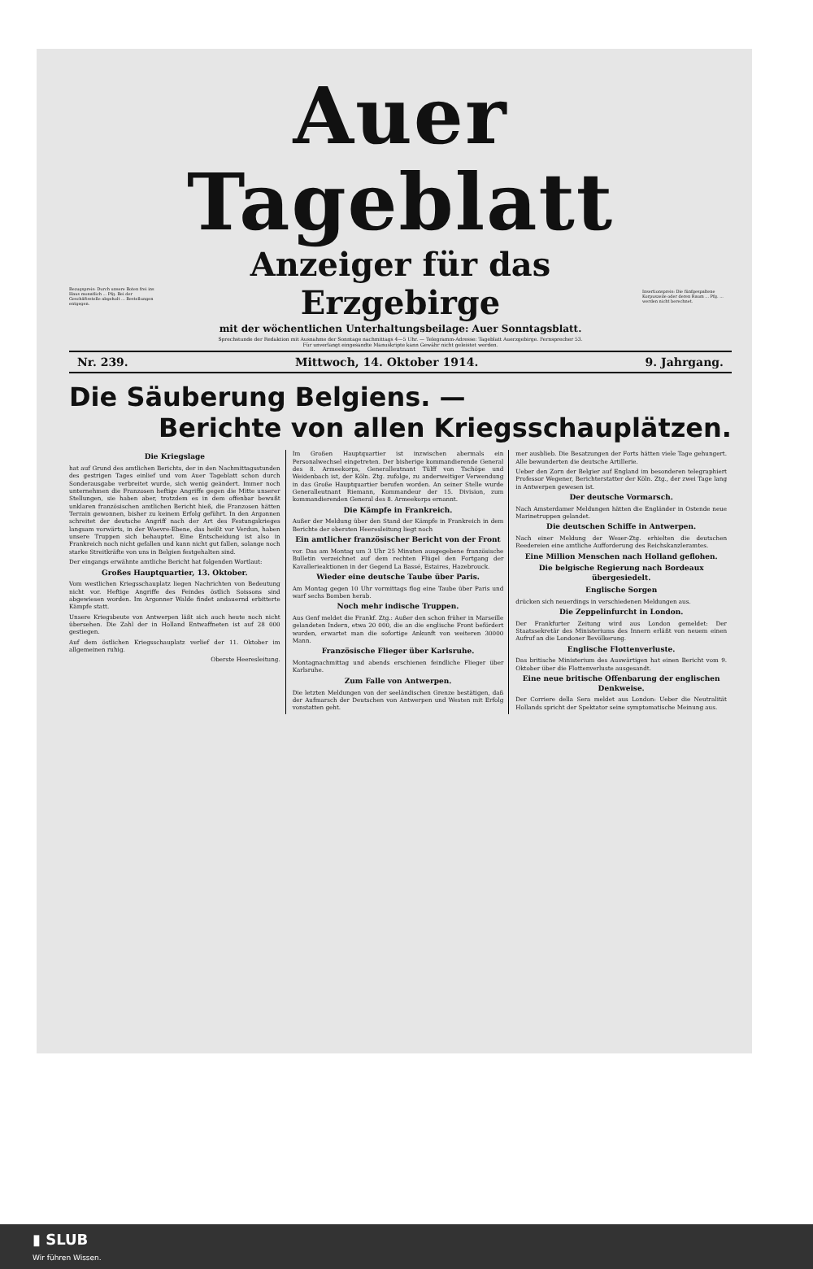Auer Tageblatt
Bezugspreis: Durch unsere Boten frei ins Haus monatlich ... Pfg. Bei der Geschäftsstelle abgeholt ... Bestellungen entgegen.
Anzeiger für das Erzgebirge
mit der wöchentlichen Unterhaltungsbeilage: Auer Sonntagsblatt.
Sprechstunde der Redaktion mit Ausnahme der Sonntage nachmittags 4—5 Uhr. — Telegramm-Adresse: Tageblatt Auerzgebirge. Fernsprecher 53.
Für unverlangt eingesandte Manuskripte kann Gewähr nicht geleistet werden.
Insertionspreis: Die fünfgespaltene Korpuszeile oder deren Raum ... Pfg. ... werden nicht berechnet.
Nr. 239. Mittwoch, 14. Oktober 1914. 9. Jahrgang.
Die Säuberung Belgiens. —
Berichte von allen Kriegsschauplätzen.
Die Kriegslage
hat auf Grund des amtlichen Berichts, der in den Nachmittagsstunden des gestrigen Tages einlief und vom Auer Tageblatt schon durch Sonderausgabe verbreitet wurde, sich wenig geändert. Immer noch unternehmen die Franzosen heftige Angriffe gegen die Mitte unserer Stellungen, sie haben aber, trotzdem es in dem offenbar bewußt unklaren französischen amtlichen Bericht hieß, die Franzosen hätten Terrain gewonnen, bisher zu keinem Erfolg geführt. In den Argonnen schreitet der deutsche Angriff nach der Art des Festungskrieges langsam vorwärts, in der Woevre-Ebene, das heißt vor Verdun, haben unsere Truppen sich behauptet. Eine Entscheidung ist also in Frankreich noch nicht gefallen und kann nicht gut fallen, solange noch starke Streitkräfte von uns in Belgien festgehalten sind.
Der eingangs erwähnte amtliche Bericht hat folgenden Wortlaut:
Großes Hauptquartier, 13. Oktober.
Vom westlichen Kriegsschauplatz liegen Nachrichten von Bedeutung nicht vor. Heftige Angriffe des Feindes östlich Soissons sind abgewiesen worden. Im Argonner Walde findet andauernd erbitterte Kämpfe statt.
Unsere Kriegsbeute von Antwerpen läßt sich auch heute noch nicht übersehen. Die Zahl der in Holland Entwaffneten ist auf 28 000 gestiegen.
Auf dem östlichen Kriegsschauplatz verlief der 11. Oktober im allgemeinen ruhig.
Oberste Heeresleitung.
Im Großen Hauptquartier ist inzwischen abermals ein Personalwechsel eingetreten. Der bisherige kommandierende General des 8. Armeekorps, Generalleutnant Tülff von Tschöpe und Weidenbach ist, der Köln. Ztg. zufolge, zu anderweitiger Verwendung in das Große Hauptquartier berufen worden. An seiner Stelle wurde Generalleutnant Riemann, Kommandeur der 15. Division, zum kommandierenden General des 8. Armeekorps ernannt.
Die Kämpfe in Frankreich.
Außer der Meldung über den Stand der Kämpfe in Frankreich in dem Berichte der obersten Heeresleitung liegt noch
Ein amtlicher französischer Bericht von der Front
vor. Das am Montag um 3 Uhr 25 Minuten ausgegebene französische Bulletin verzeichnet auf dem rechten Flügel den Fortgang der Kavallerieaktionen in der Gegend La Bassé, Estaires, Hazebrouck.
Wieder eine deutsche Taube über Paris.
Am Montag gegen 10 Uhr vormittags flog eine Taube über Paris und warf sechs Bomben herab.
Noch mehr indische Truppen.
Aus Genf meldet die Frankf. Ztg.: Außer den schon früher in Marseille gelandeten Indern, etwa 20 000, die an die englische Front befördert wurden, erwartet man die sofortige Ankunft von weiteren 30000 Mann.
Französische Flieger über Karlsruhe.
Montagnachmittag und abends erschienen feindliche Flieger über Karlsruhe.
Zum Falle von Antwerpen.
Die letzten Meldungen von der seeländischen Grenze bestätigen, daß der Aufmarsch der Deutschen von Antwerpen und Westen mit Erfolg vonstatten geht.
mer ausblieb. Die Besatzungen der Forts hätten viele Tage gehungert. Alle bewunderten die deutsche Artillerie.
Ueber den Zorn der Belgier auf England im besonderen telegraphiert Professor Wegener, Berichterstatter der Köln. Ztg., der zwei Tage lang in Antwerpen gewesen ist.
Der deutsche Vormarsch.
Nach Amsterdamer Meldungen hätten die Engländer in Ostende neue Marinetruppen gelandet.
Die deutschen Schiffe in Antwerpen.
Nach einer Meldung der Weser-Ztg. erhielten die deutschen Reedereien eine amtliche Aufforderung des Reichskanzleramtes.
Eine Million Menschen nach Holland geflohen.
Die belgische Regierung nach Bordeaux übergesiedelt.
Englische Sorgen
drücken sich neuerdings in verschiedenen Meldungen aus.
Die Zeppelinfurcht in London.
Der Frankfurter Zeitung wird aus London gemeldet: Der Staatssekretär des Ministeriums des Innern erläßt von neuem einen Aufruf an die Londoner Bevölkerung.
Englische Flottenverluste.
Das britische Ministerium des Auswärtigen hat einen Bericht vom 9. Oktober über die Flottenverluste ausgesandt.
Eine neue britische Offenbarung der englischen Denkweise.
Der Corriere della Sera meldet aus London: Ueber die Neutralität Hollands spricht der Spektator seine symptomatische Meinung aus.
▮ SLUB
Wir führen Wissen.